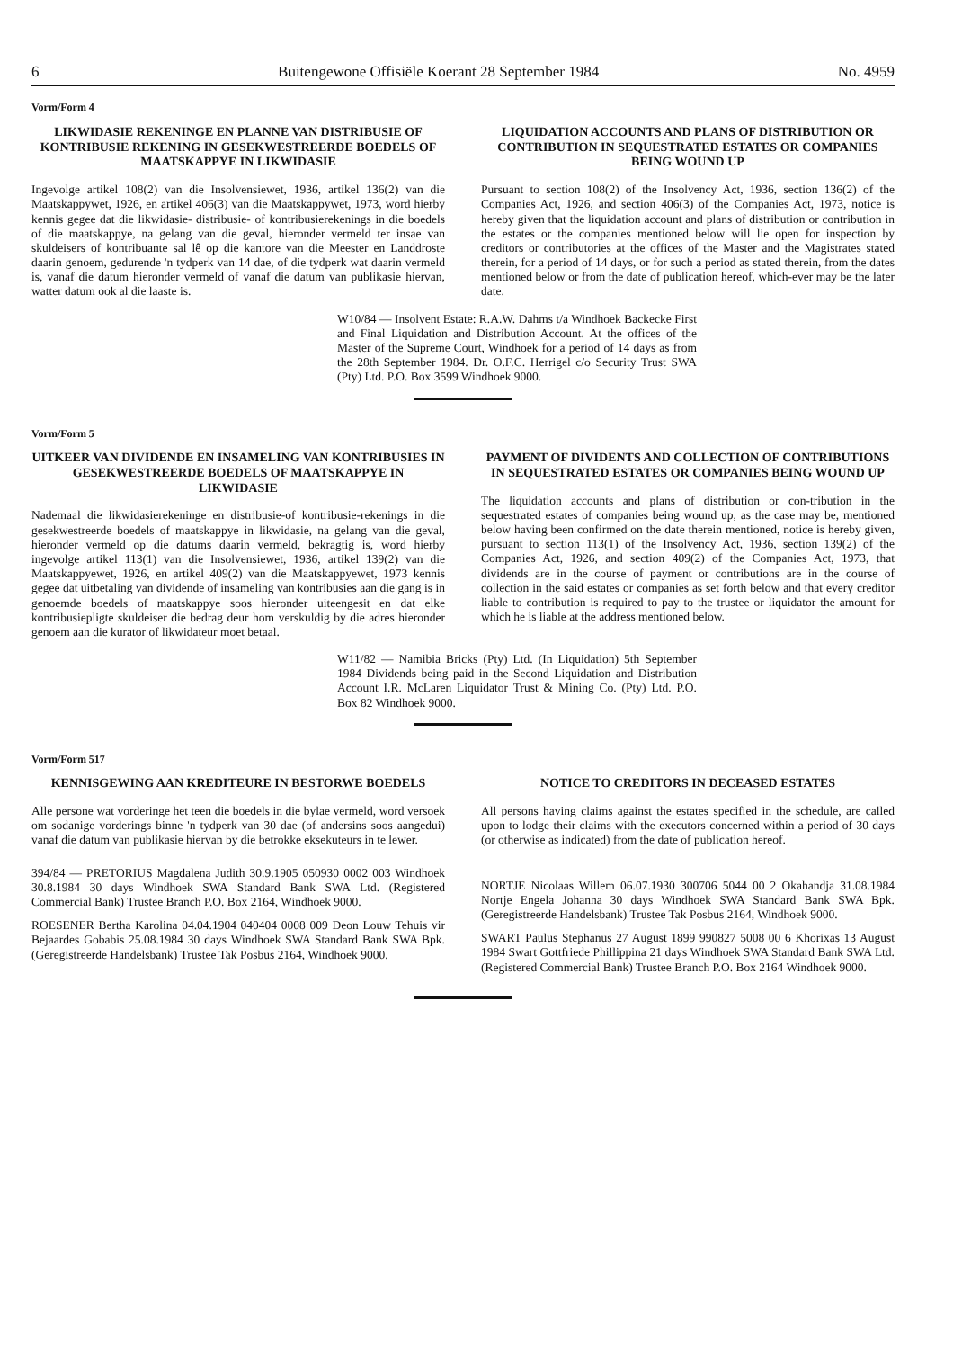6 Buitengewone Offisiële Koerant 28 September 1984 No. 4959
Vorm/Form 4
LIKWIDASIE REKENINGE EN PLANNE VAN DISTRIBUSIE OF KONTRIBUSIE REKENING IN GESEKWESTREERDE BOEDELS OF MAATSKAPPYE IN LIKWIDASIE
Ingevolge artikel 108(2) van die Insolvensiewet, 1936, artikel 136(2) van die Maatskappywet, 1926, en artikel 406(3) van die Maatskappywet, 1973, word hierby kennis gegee dat die likwidasie- distribusie- of kontribusierekenings in die boedels of die maatskappye, na gelang van die geval, hieronder vermeld ter insae van skuldeisers of kontribuante sal lê op die kantore van die Meester en Landdroste daarin genoem, gedurende 'n tydperk van 14 dae, of die tydperk wat daarin vermeld is, vanaf die datum hieronder vermeld of vanaf die datum van publikasie hiervan, watter datum ook al die laaste is.
LIQUIDATION ACCOUNTS AND PLANS OF DISTRIBUTION OR CONTRIBUTION IN SEQUESTRATED ESTATES OR COMPANIES BEING WOUND UP
Pursuant to section 108(2) of the Insolvency Act, 1936, section 136(2) of the Companies Act, 1926, and section 406(3) of the Companies Act, 1973, notice is hereby given that the liquidation account and plans of distribution or contribution in the estates or the companies mentioned below will lie open for inspection by creditors or contributories at the offices of the Master and the Magistrates stated therein, for a period of 14 days, or for such a period as stated therein, from the dates mentioned below or from the date of publication hereof, which-ever may be the later date.
W10/84 — Insolvent Estate: R.A.W. Dahms t/a Windhoek Backecke First and Final Liquidation and Distribution Account. At the offices of the Master of the Supreme Court, Windhoek for a period of 14 days as from the 28th September 1984. Dr. O.F.C. Herrigel c/o Security Trust SWA (Pty) Ltd. P.O. Box 3599 Windhoek 9000.
Vorm/Form 5
UITKEER VAN DIVIDENDE EN INSAMELING VAN KONTRIBUSIES IN GESEKWESTREERDE BOEDELS OF MAATSKAPPYE IN LIKWIDASIE
Nademaal die likwidasierekeninge en distribusie-of kontribusie-rekenings in die gesekwestreerde boedels of maatskappye in likwidasie, na gelang van die geval, hieronder vermeld op die datums daarin vermeld, bekragtig is, word hierby ingevolge artikel 113(1) van die Insolvensiewet, 1936, artikel 139(2) van die Maatskappyewet, 1926, en artikel 409(2) van die Maatskappyewet, 1973 kennis gegee dat uitbetaling van dividende of insameling van kontribusies aan die gang is in genoemde boedels of maatskappye soos hieronder uiteengesit en dat elke kontribusiepligte skuldeiser die bedrag deur hom verskuldig by die adres hieronder genoem aan die kurator of likwidateur moet betaal.
PAYMENT OF DIVIDENTS AND COLLECTION OF CONTRIBUTIONS IN SEQUESTRATED ESTATES OR COMPANIES BEING WOUND UP
The liquidation accounts and plans of distribution or con-tribution in the sequestrated estates of companies being wound up, as the case may be, mentioned below having been confirmed on the date therein mentioned, notice is hereby given, pursuant to section 113(1) of the Insolvency Act, 1936, section 139(2) of the Companies Act, 1926, and section 409(2) of the Companies Act, 1973, that dividends are in the course of payment or contributions are in the course of collection in the said estates or companies as set forth below and that every creditor liable to contribution is required to pay to the trustee or liquidator the amount for which he is liable at the address mentioned below.
W11/82 — Namibia Bricks (Pty) Ltd. (In Liquidation) 5th September 1984 Dividends being paid in the Second Liquidation and Distribution Account I.R. McLaren Liquidator Trust & Mining Co. (Pty) Ltd. P.O. Box 82 Windhoek 9000.
Vorm/Form 517
KENNISGEWING AAN KREDITEURE IN BESTORWE BOEDELS
Alle persone wat vorderinge het teen die boedels in die bylae vermeld, word versoek om sodanige vorderings binne 'n tydperk van 30 dae (of andersins soos aangedui) vanaf die datum van publikasie hiervan by die betrokke eksekuteurs in te lewer.
394/84 — PRETORIUS Magdalena Judith 30.9.1905 050930 0002 003 Windhoek 30.8.1984 30 days Windhoek SWA Standard Bank SWA Ltd. (Registered Commercial Bank) Trustee Branch P.O. Box 2164, Windhoek 9000.
ROESENER Bertha Karolina 04.04.1904 040404 0008 009 Deon Louw Tehuis vir Bejaardes Gobabis 25.08.1984 30 days Windhoek SWA Standard Bank SWA Bpk. (Geregistreerde Handelsbank) Trustee Tak Posbus 2164, Windhoek 9000.
NOTICE TO CREDITORS IN DECEASED ESTATES
All persons having claims against the estates specified in the schedule, are called upon to lodge their claims with the executors concerned within a period of 30 days (or otherwise as indicated) from the date of publication hereof.
NORTJE Nicolaas Willem 06.07.1930 300706 5044 00 2 Okahandja 31.08.1984 Nortje Engela Johanna 30 days Windhoek SWA Standard Bank SWA Bpk. (Geregistreerde Handelsbank) Trustee Tak Posbus 2164, Windhoek 9000.
SWART Paulus Stephanus 27 August 1899 990827 5008 00 6 Khorixas 13 August 1984 Swart Gottfriede Phillippina 21 days Windhoek SWA Standard Bank SWA Ltd. (Registered Commercial Bank) Trustee Branch P.O. Box 2164 Windhoek 9000.